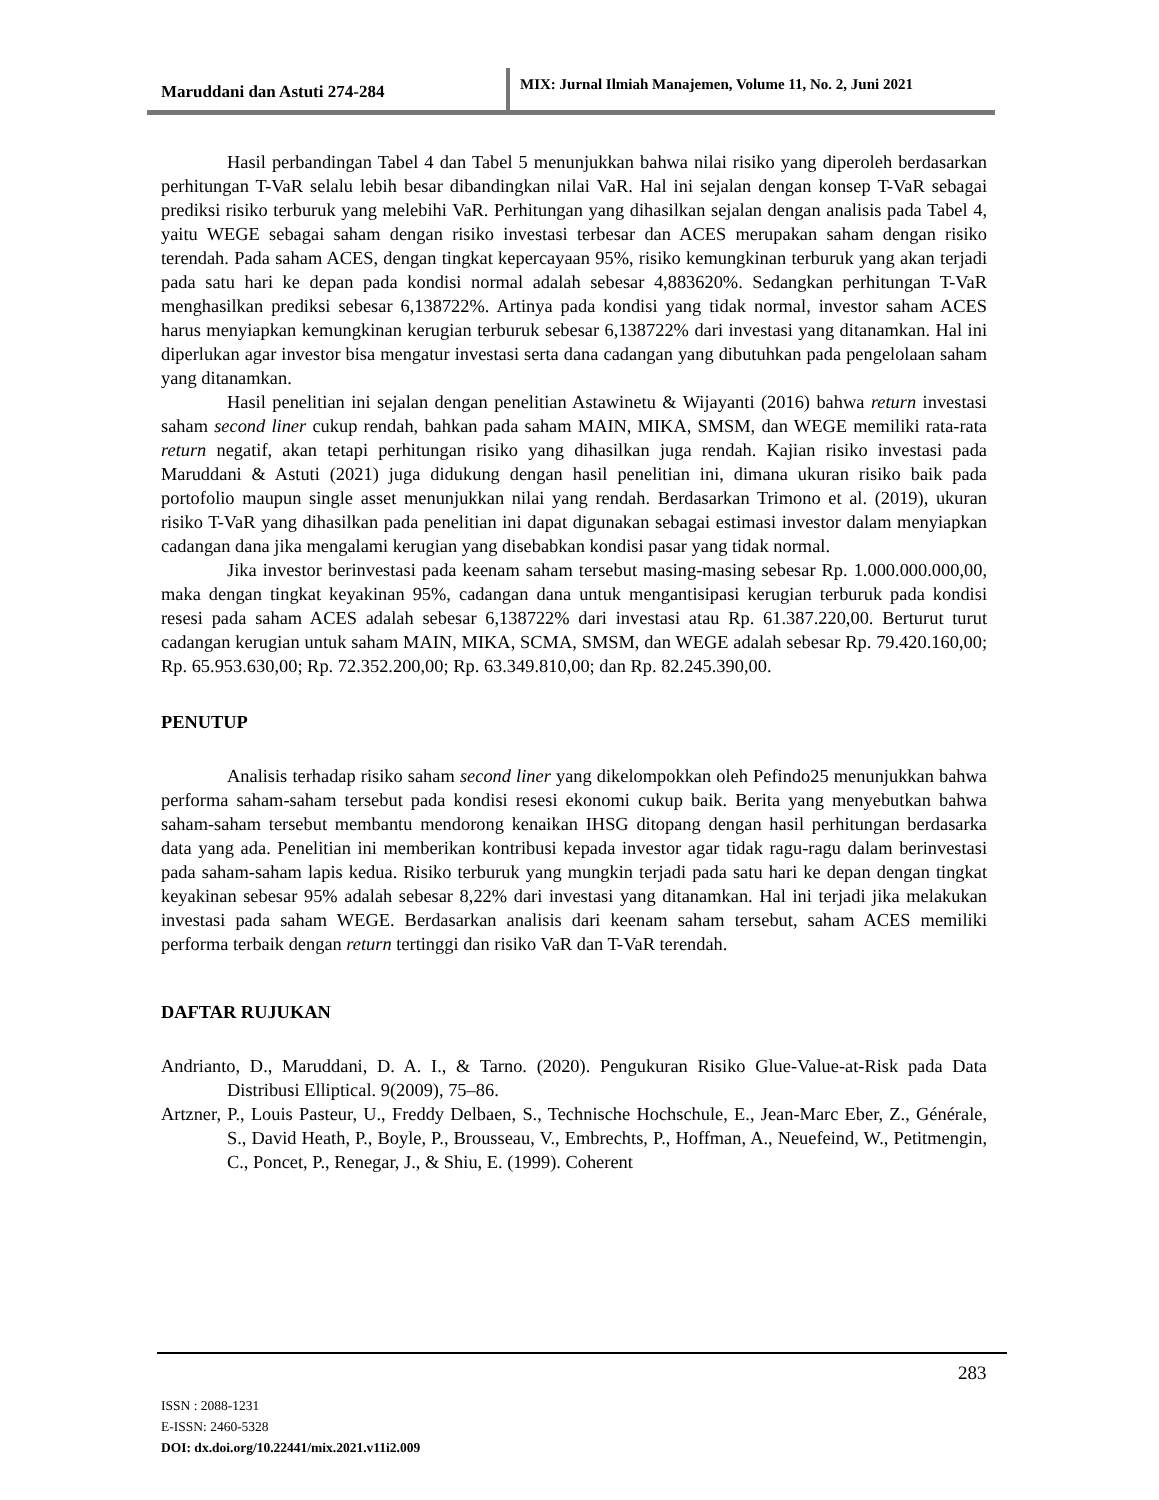Maruddani dan Astuti 274-284
MIX: Jurnal Ilmiah Manajemen, Volume 11, No. 2, Juni 2021
Hasil perbandingan Tabel 4 dan Tabel 5 menunjukkan bahwa nilai risiko yang diperoleh berdasarkan perhitungan T-VaR selalu lebih besar dibandingkan nilai VaR. Hal ini sejalan dengan konsep T-VaR sebagai prediksi risiko terburuk yang melebihi VaR. Perhitungan yang dihasilkan sejalan dengan analisis pada Tabel 4, yaitu WEGE sebagai saham dengan risiko investasi terbesar dan ACES merupakan saham dengan risiko terendah. Pada saham ACES, dengan tingkat kepercayaan 95%, risiko kemungkinan terburuk yang akan terjadi pada satu hari ke depan pada kondisi normal adalah sebesar 4,883620%. Sedangkan perhitungan T-VaR menghasilkan prediksi sebesar 6,138722%. Artinya pada kondisi yang tidak normal, investor saham ACES harus menyiapkan kemungkinan kerugian terburuk sebesar 6,138722% dari investasi yang ditanamkan. Hal ini diperlukan agar investor bisa mengatur investasi serta dana cadangan yang dibutuhkan pada pengelolaan saham yang ditanamkan.
Hasil penelitian ini sejalan dengan penelitian Astawinetu & Wijayanti (2016) bahwa return investasi saham second liner cukup rendah, bahkan pada saham MAIN, MIKA, SMSM, dan WEGE memiliki rata-rata return negatif, akan tetapi perhitungan risiko yang dihasilkan juga rendah. Kajian risiko investasi pada Maruddani & Astuti (2021) juga didukung dengan hasil penelitian ini, dimana ukuran risiko baik pada portofolio maupun single asset menunjukkan nilai yang rendah. Berdasarkan Trimono et al. (2019), ukuran risiko T-VaR yang dihasilkan pada penelitian ini dapat digunakan sebagai estimasi investor dalam menyiapkan cadangan dana jika mengalami kerugian yang disebabkan kondisi pasar yang tidak normal.
Jika investor berinvestasi pada keenam saham tersebut masing-masing sebesar Rp. 1.000.000.000,00, maka dengan tingkat keyakinan 95%, cadangan dana untuk mengantisipasi kerugian terburuk pada kondisi resesi pada saham ACES adalah sebesar 6,138722% dari investasi atau Rp. 61.387.220,00. Berturut turut cadangan kerugian untuk saham MAIN, MIKA, SCMA, SMSM, dan WEGE adalah sebesar Rp. 79.420.160,00; Rp. 65.953.630,00; Rp. 72.352.200,00; Rp. 63.349.810,00; dan Rp. 82.245.390,00.
PENUTUP
Analisis terhadap risiko saham second liner yang dikelompokkan oleh Pefindo25 menunjukkan bahwa performa saham-saham tersebut pada kondisi resesi ekonomi cukup baik. Berita yang menyebutkan bahwa saham-saham tersebut membantu mendorong kenaikan IHSG ditopang dengan hasil perhitungan berdasarka data yang ada. Penelitian ini memberikan kontribusi kepada investor agar tidak ragu-ragu dalam berinvestasi pada saham-saham lapis kedua. Risiko terburuk yang mungkin terjadi pada satu hari ke depan dengan tingkat keyakinan sebesar 95% adalah sebesar 8,22% dari investasi yang ditanamkan. Hal ini terjadi jika melakukan investasi pada saham WEGE. Berdasarkan analisis dari keenam saham tersebut, saham ACES memiliki performa terbaik dengan return tertinggi dan risiko VaR dan T-VaR terendah.
DAFTAR RUJUKAN
Andrianto, D., Maruddani, D. A. I., & Tarno. (2020). Pengukuran Risiko Glue-Value-at-Risk pada Data Distribusi Elliptical. 9(2009), 75–86.
Artzner, P., Louis Pasteur, U., Freddy Delbaen, S., Technische Hochschule, E., Jean-Marc Eber, Z., Générale, S., David Heath, P., Boyle, P., Brousseau, V., Embrechts, P., Hoffman, A., Neuefeind, W., Petitmengin, C., Poncet, P., Renegar, J., & Shiu, E. (1999). Coherent
283
ISSN : 2088-1231
E-ISSN: 2460-5328
DOI: dx.doi.org/10.22441/mix.2021.v11i2.009